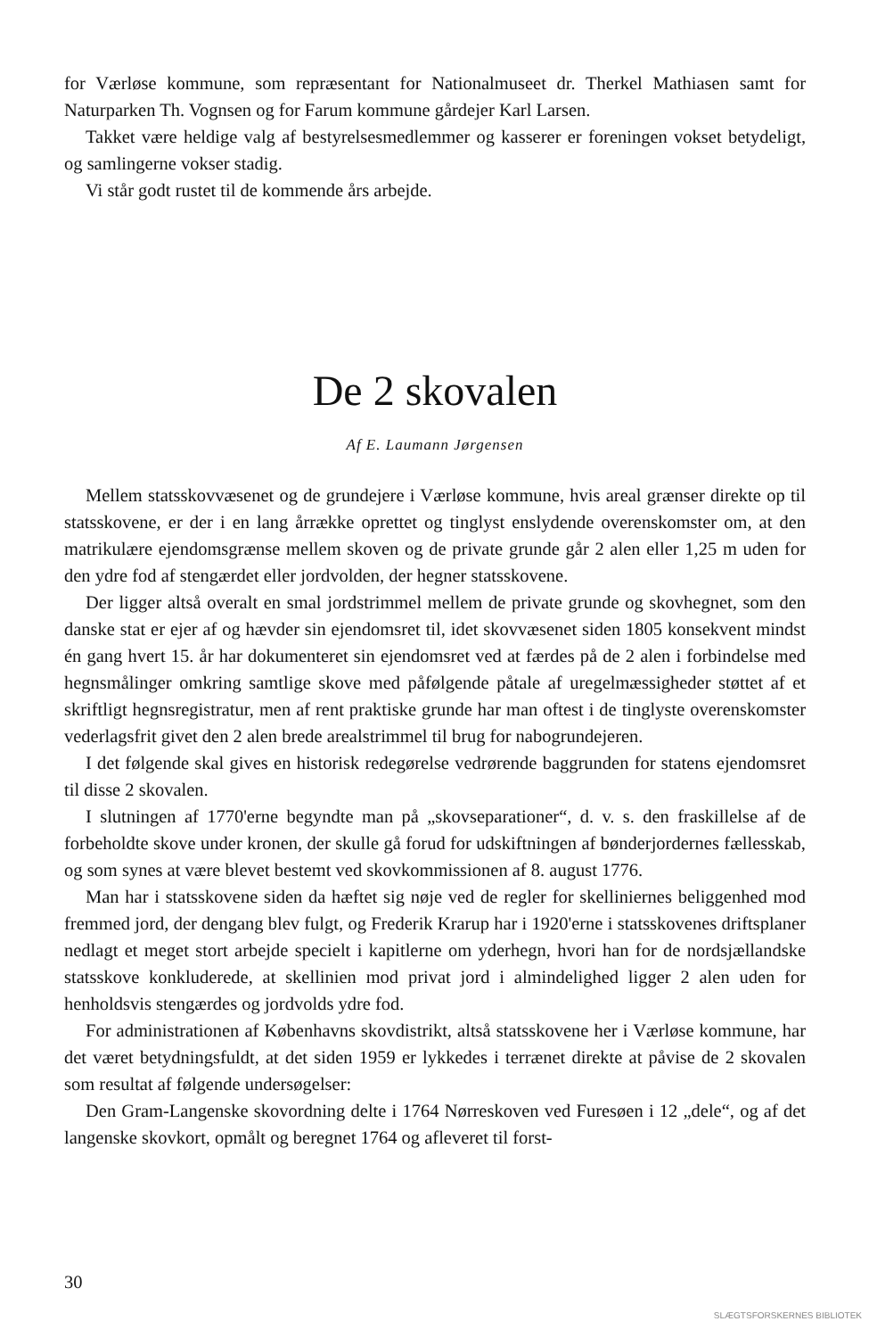for Værløse kommune, som repræsentant for Nationalmuseet dr. Therkel Mathiasen samt for Naturparken Th. Vognsen og for Farum kommune gårdejer Karl Larsen.
Takket være heldige valg af bestyrelsesmedlemmer og kasserer er foreningen vokset betydeligt, og samlingerne vokser stadig.
Vi står godt rustet til de kommende års arbejde.
De 2 skovalen
Af E. Laumann Jørgensen
Mellem statsskovvæsenet og de grundejere i Værløse kommune, hvis areal grænser direkte op til statsskovene, er der i en lang årrække oprettet og tinglyst enslydende overenskomster om, at den matrikulære ejendomsgrænse mellem skoven og de private grunde går 2 alen eller 1,25 m uden for den ydre fod af stengærdet eller jordvolden, der hegner statsskovene.
Der ligger altså overalt en smal jordstrimmel mellem de private grunde og skovhegnet, som den danske stat er ejer af og hævder sin ejendomsret til, idet skovvæsenet siden 1805 konsekvent mindst én gang hvert 15. år har dokumenteret sin ejendomsret ved at færdes på de 2 alen i forbindelse med hegnsmålinger omkring samtlige skove med påfølgende påtale af uregelmæssigheder støttet af et skriftligt hegnsregistratur, men af rent praktiske grunde har man oftest i de tinglyste overenskomster vederlagsfrit givet den 2 alen brede arealstrimmel til brug for nabogrundejeren.
I det følgende skal gives en historisk redegørelse vedrørende baggrunden for statens ejendomsret til disse 2 skovalen.
I slutningen af 1770'erne begyndte man på „skovseparationer“, d. v. s. den fraskillelse af de forbeholdte skove under kronen, der skulle gå forud for udskiftningen af bønderjordernes fællesskab, og som synes at være blevet bestemt ved skovkommissionen af 8. august 1776.
Man har i statsskovene siden da hæftet sig nøje ved de regler for skelliniernes beliggenhed mod fremmed jord, der dengang blev fulgt, og Frederik Krarup har i 1920'erne i statsskovenes driftsplaner nedlagt et meget stort arbejde specielt i kapitlerne om yderhegn, hvori han for de nordsjællandske statsskove konkluderede, at skellinien mod privat jord i almindelighed ligger 2 alen uden for henholdsvis stengærdes og jordvolds ydre fod.
For administrationen af Københavns skovdistrikt, altså statsskovene her i Værløse kommune, har det været betydningsfuldt, at det siden 1959 er lykkedes i terrænet direkte at påvise de 2 skovalen som resultat af følgende undersøgelser:
Den Gram-Langenske skovordning delte i 1764 Nørreskoven ved Furesøen i 12 „dele“, og af det langenske skovkort, opmålt og beregnet 1764 og afleveret til forst-
30
SLÆGTSFORSKERNES BIBLIOTEK